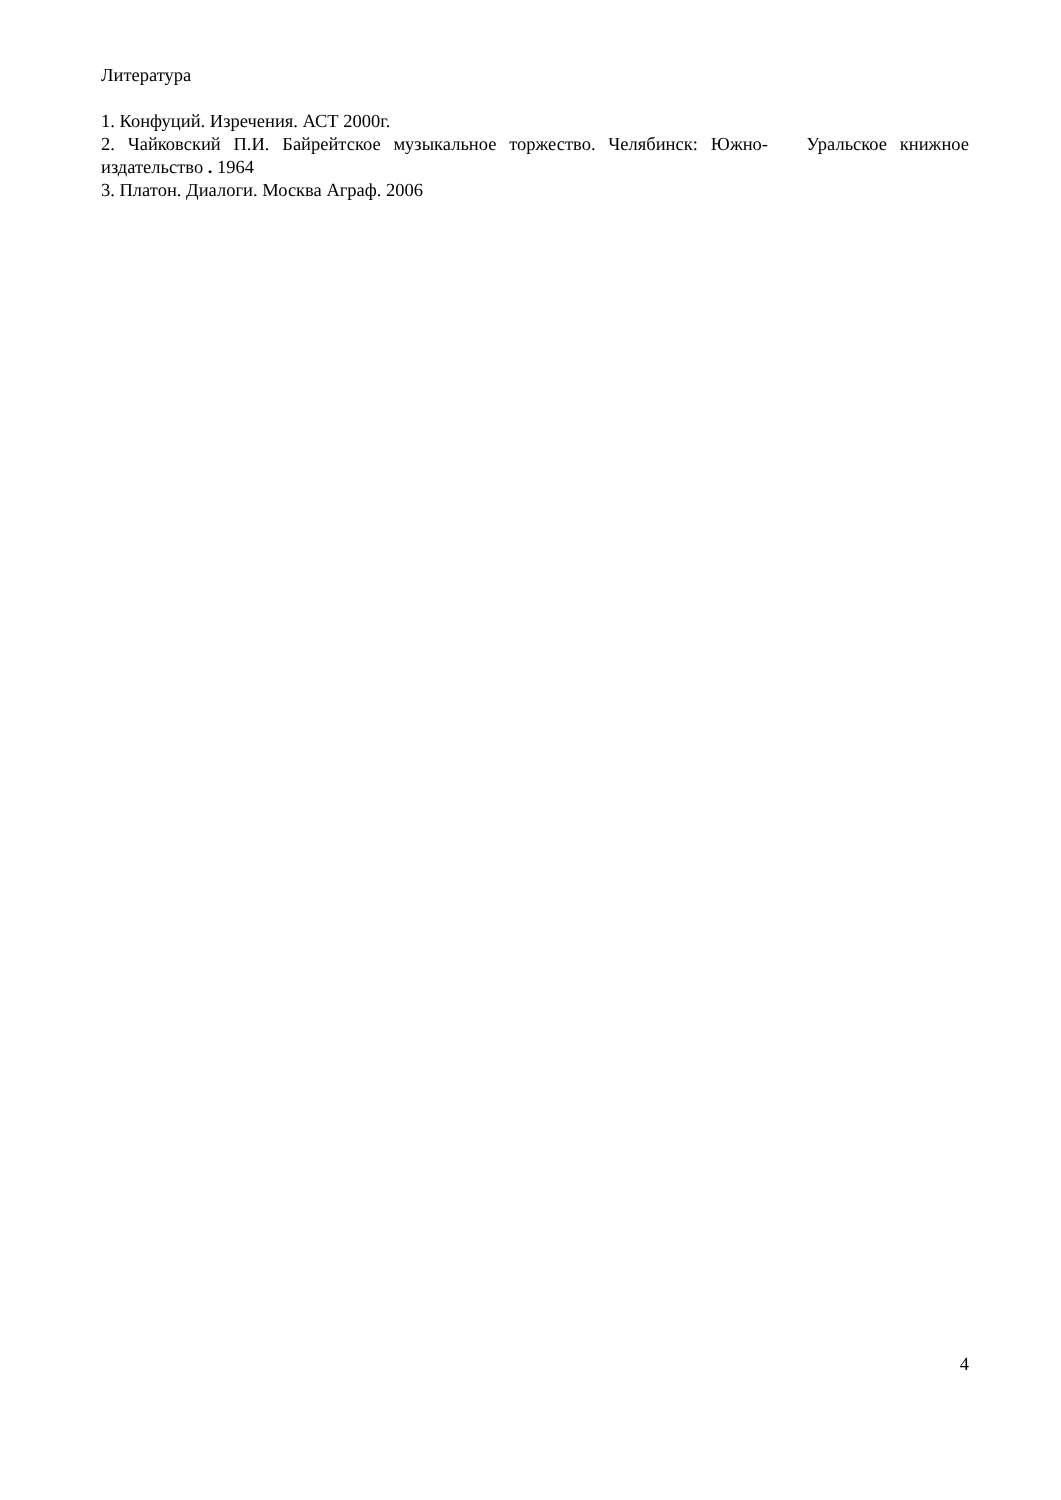Литература
1. Конфуций. Изречения. АСТ 2000г.
2. Чайковский П.И. Байрейтское музыкальное торжество. Челябинск: Южно- Уральское книжное издательство . 1964
3. Платон. Диалоги. Москва Аграф. 2006
4